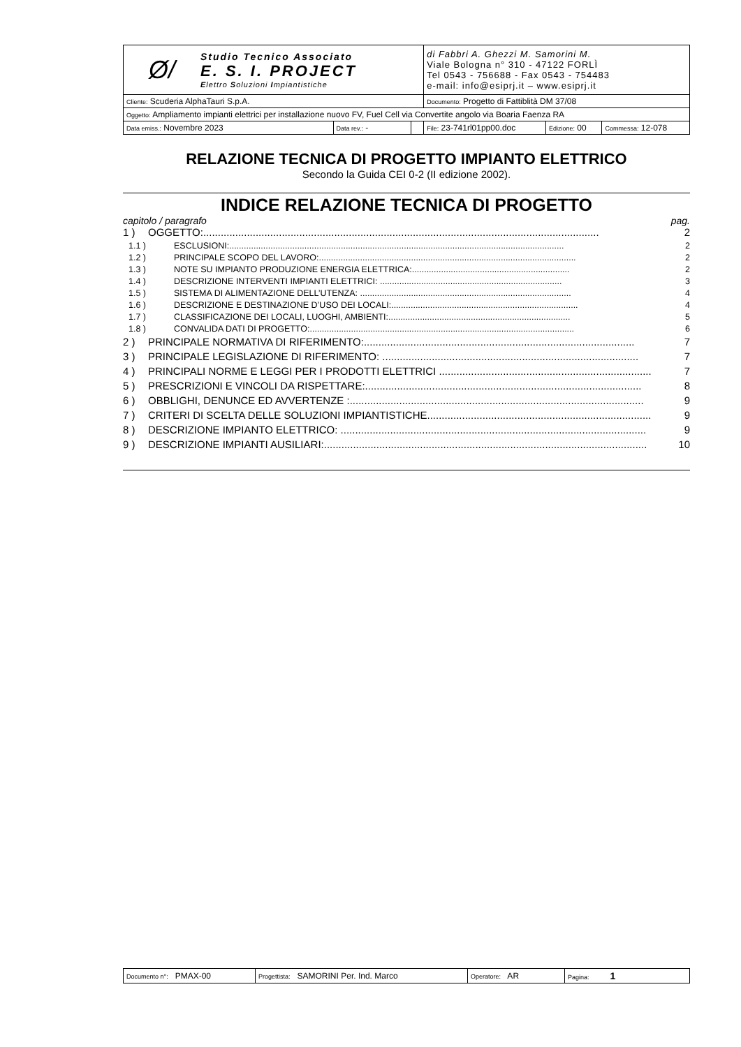| Ø/ Studio Tecnico Associato E. S. I. PROJECT E lettro S oluzioni I mpiantistiche | | | di Fabbri A. Ghezzi M. Samorini M. Viale Bologna n° 310 - 47122 FORLÌ Tel 0543 - 756688 - Fax 0543 - 754483 e-mail: info@esiprj.it – www.esiprj.it | | |
| Cliente: Scuderia AlphaTauri S.p.A. | | | Documento: Progetto di Fattiblità DM 37/08 | | |
| Oggetto: Ampliamento impianti elettrici per installazione nuovo FV, Fuel Cell via Convertite angolo via Boaria Faenza RA | | | | | |
| Data emiss.: Novembre 2023 | Data rev.: - | | File: 23-741rl01pp00.doc | Edizione: 00 | Commessa: 12-078 |
RELAZIONE TECNICA DI PROGETTO IMPIANTO ELETTRICO
Secondo la Guida CEI 0-2 (II edizione 2002).
INDICE RELAZIONE TECNICA DI PROGETTO
capitolo / paragrafo pag.
1 ) OGGETTO:........................................................................................................................................ 2
1.1 ) ESCLUSIONI:.......................................................................................................................................... 2
1.2 ) PRINCIPALE SCOPO DEL LAVORO:.......................................................................................................... 2
1.3 ) NOTE SU IMPIANTO PRODUZIONE ENERGIA ELETTRICA:................................................................. 2
1.4 ) DESCRIZIONE INTERVENTI IMPIANTI ELETTRICI: ........................................................................... 3
1.5 ) SISTEMA DI ALIMENTAZIONE DELL’UTENZA: ....................................................................................... 4
1.6 ) DESCRIZIONE E DESTINAZIONE D’USO DEI LOCALI:............................................................................. 4
1.7 ) CLASSIFICAZIONE DEI LOCALI, LUOGHI, AMBIENTI:........................................................................... 5
1.8 ) CONVALIDA DATI DI PROGETTO:............................................................................................................. 6
2 ) PRINCIPALE NORMATIVA DI RIFERIMENTO:............................................................................................. 7
3 ) PRINCIPALE LEGISLAZIONE DI RIFERIMENTO: ........................................................................................ 7
4 ) PRINCIPALI NORME E LEGGI PER I PRODOTTI ELETTRICI ......................................................................... 7
5 ) PRESCRIZIONI E VINCOLI DA RISPETTARE:............................................................................................... 8
6 ) OBBLIGHI, DENUNCE ED AVVERTENZE :..................................................................................................... 9
7 ) CRITERI DI SCELTA DELLE SOLUZIONI IMPIANTISTICHE............................................................................. 9
8 ) DESCRIZIONE IMPIANTO ELETTRICO: ......................................................................................................... 9
9 ) DESCRIZIONE IMPIANTI AUSILIARI:............................................................................................................... 10
| Documento n°: PMAX-00 | Progettista: SAMORINI Per. Ind. Marco | Operatore: AR | Pagina: 1 |